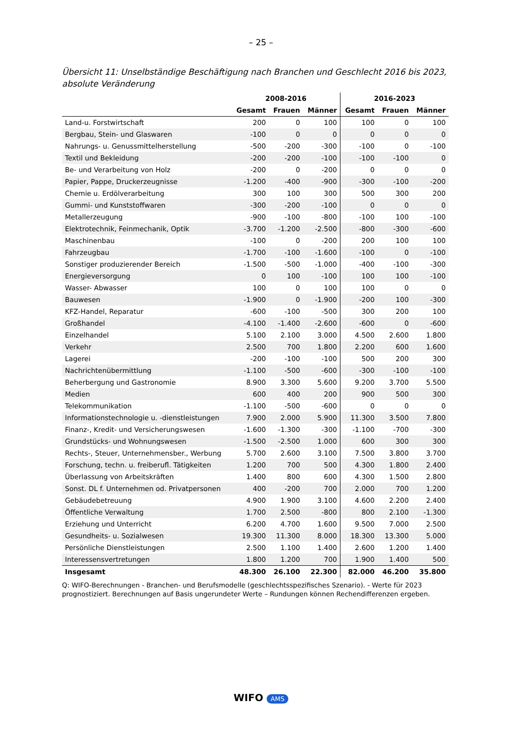– 25 –
Übersicht 11: Unselbständige Beschäftigung nach Branchen und Geschlecht 2016 bis 2023, absolute Veränderung
| | 2008-2016 | | | 2016-2023 | | |
| --- | --- | --- | --- | --- | --- | --- |
| | Gesamt | Frauen | Männer | Gesamt | Frauen | Männer |
| Land-u. Forstwirtschaft | 200 | 0 | 100 | 100 | 0 | 100 |
| Bergbau, Stein- und Glaswaren | -100 | 0 | 0 | 0 | 0 | 0 |
| Nahrungs- u. Genussmittelherstellung | -500 | -200 | -300 | -100 | 0 | -100 |
| Textil und Bekleidung | -200 | -200 | -100 | -100 | -100 | 0 |
| Be- und Verarbeitung von Holz | -200 | 0 | -200 | 0 | 0 | 0 |
| Papier, Pappe, Druckerzeugnisse | -1.200 | -400 | -900 | -300 | -100 | -200 |
| Chemie u. Erdölverarbeitung | 300 | 100 | 300 | 500 | 300 | 200 |
| Gummi- und Kunststoffwaren | -300 | -200 | -100 | 0 | 0 | 0 |
| Metallerzeugung | -900 | -100 | -800 | -100 | 100 | -100 |
| Elektrotechnik, Feinmechanik, Optik | -3.700 | -1.200 | -2.500 | -800 | -300 | -600 |
| Maschinenbau | -100 | 0 | -200 | 200 | 100 | 100 |
| Fahrzeugbau | -1.700 | -100 | -1.600 | -100 | 0 | -100 |
| Sonstiger produzierender Bereich | -1.500 | -500 | -1.000 | -400 | -100 | -300 |
| Energieversorgung | 0 | 100 | -100 | 100 | 100 | -100 |
| Wasser- Abwasser | 100 | 0 | 100 | 100 | 0 | 0 |
| Bauwesen | -1.900 | 0 | -1.900 | -200 | 100 | -300 |
| KFZ-Handel, Reparatur | -600 | -100 | -500 | 300 | 200 | 100 |
| Großhandel | -4.100 | -1.400 | -2.600 | -600 | 0 | -600 |
| Einzelhandel | 5.100 | 2.100 | 3.000 | 4.500 | 2.600 | 1.800 |
| Verkehr | 2.500 | 700 | 1.800 | 2.200 | 600 | 1.600 |
| Lagerei | -200 | -100 | -100 | 500 | 200 | 300 |
| Nachrichtenübermittlung | -1.100 | -500 | -600 | -300 | -100 | -100 |
| Beherbergung und Gastronomie | 8.900 | 3.300 | 5.600 | 9.200 | 3.700 | 5.500 |
| Medien | 600 | 400 | 200 | 900 | 500 | 300 |
| Telekommunikation | -1.100 | -500 | -600 | 0 | 0 | 0 |
| Informationstechnologie u. -dienstleistungen | 7.900 | 2.000 | 5.900 | 11.300 | 3.500 | 7.800 |
| Finanz-, Kredit- und Versicherungswesen | -1.600 | -1.300 | -300 | -1.100 | -700 | -300 |
| Grundstücks- und Wohnungswesen | -1.500 | -2.500 | 1.000 | 600 | 300 | 300 |
| Rechts-, Steuer, Unternehmensber., Werbung | 5.700 | 2.600 | 3.100 | 7.500 | 3.800 | 3.700 |
| Forschung, techn. u. freiberufl. Tätigkeiten | 1.200 | 700 | 500 | 4.300 | 1.800 | 2.400 |
| Überlassung von Arbeitskräften | 1.400 | 800 | 600 | 4.300 | 1.500 | 2.800 |
| Sonst. DL f. Unternehmen od. Privatpersonen | 400 | -200 | 700 | 2.000 | 700 | 1.200 |
| Gebäudebetreuung | 4.900 | 1.900 | 3.100 | 4.600 | 2.200 | 2.400 |
| Öffentliche Verwaltung | 1.700 | 2.500 | -800 | 800 | 2.100 | -1.300 |
| Erziehung und Unterricht | 6.200 | 4.700 | 1.600 | 9.500 | 7.000 | 2.500 |
| Gesundheits- u. Sozialwesen | 19.300 | 11.300 | 8.000 | 18.300 | 13.300 | 5.000 |
| Persönliche Dienstleistungen | 2.500 | 1.100 | 1.400 | 2.600 | 1.200 | 1.400 |
| Interessensvertretungen | 1.800 | 1.200 | 700 | 1.900 | 1.400 | 500 |
| Insgesamt | 48.300 | 26.100 | 22.300 | 82.000 | 46.200 | 35.800 |
Q: WIFO-Berechnungen - Branchen- und Berufsmodelle (geschlechtsspezifisches Szenario). - Werte für 2023 prognostiziert. Berechnungen auf Basis ungerundeter Werte – Rundungen können Rechendifferenzen ergeben.
WIFO AMS